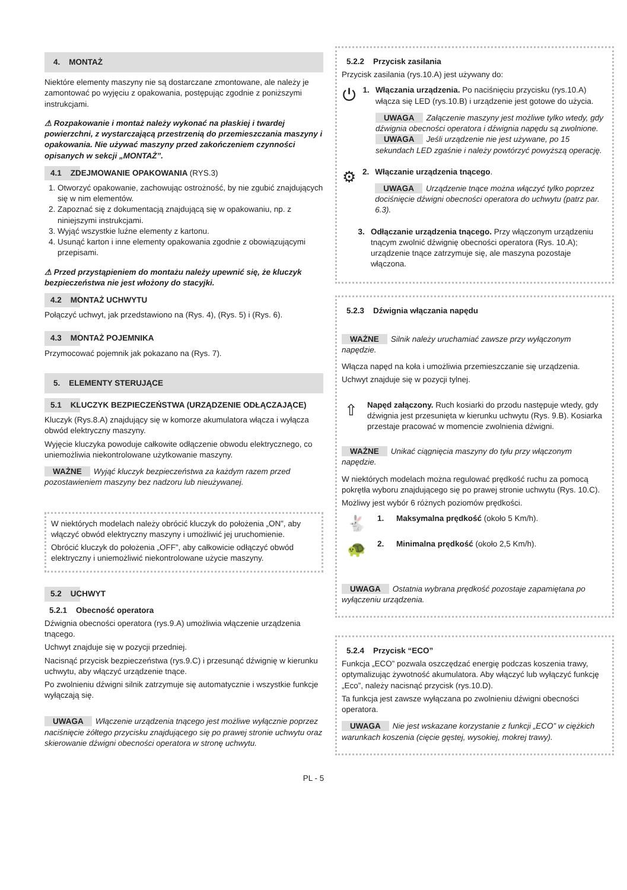4. MONTAŻ
Niektóre elementy maszyny nie są dostarczane zmontowane, ale należy je zamontować po wyjęciu z opakowania, postępując zgodnie z poniższymi instrukcjami.
⚠ Rozpakowanie i montaż należy wykonać na płaskiej i twardej powierzchni, z wystarczającą przestrzenią do przemieszczania maszyny i opakowania. Nie używać maszyny przed zakończeniem czynności opisanych w sekcji „MONTAŻ”.
4.1 ZDEJMOWANIE OPAKOWANIA (RYS.3)
1. Otworzyć opakowanie, zachowując ostrożność, by nie zgubić znajdujących się w nim elementów.
2. Zapoznać się z dokumentacją znajdującą się w opakowaniu, np. z niniejszymi instrukcjami.
3. Wyjąć wszystkie luźne elementy z kartonu.
4. Usunąć karton i inne elementy opakowania zgodnie z obowiązującymi przepisami.
⚠ Przed przystąpieniem do montażu należy upewnić się, że kluczyk bezpieczeństwa nie jest włożony do stacyjki.
4.2 MONTAŻ UCHWYTU
Połączyć uchwyt, jak przedstawiono na (Rys. 4), (Rys. 5) i (Rys. 6).
4.3 MONTAŻ POJEMNIKA
Przymocować pojemnik jak pokazano na (Rys. 7).
5. ELEMENTY STERUJĄCE
5.1 KLUCZYK BEZPIECZEŃSTWA (URZĄDZENIE ODŁĄCZAJĄCE)
Kluczyk (Rys.8.A) znajdujący się w komorze akumulatora włącza i wyłącza obwód elektryczny maszyny.
Wyjęcie kluczyka powoduje całkowite odłączenie obwodu elektrycznego, co uniemożliwia niekontrolowane użytkowanie maszyny.
WAŻNE Wyjąć kluczyk bezpieczeństwa za każdym razem przed pozostawieniem maszyny bez nadzoru lub nieużywanej.
W niektórych modelach należy obrócić kluczyk do położenia „ON”, aby włączyć obwód elektryczny maszyny i umożliwić jej uruchomienie.
Obrócić kluczyk do położenia „OFF”, aby całkowicie odłączyć obwód elektryczny i uniemożliwić niekontrolowane użycie maszyny.
5.2 UCHWYT
5.2.1 Obecność operatora
Dźwignia obecności operatora (rys.9.A) umożliwia włączenie urządzenia tnącego.
Uchwyt znajduje się w pozycji przedniej.
Nacisnąć przycisk bezpieczeństwa (rys.9.C) i przesunąć dźwignię w kierunku uchwytu, aby włączyć urządzenie tnące.
Po zwolnieniu dźwigni silnik zatrzymuje się automatycznie i wszystkie funkcje wyłączają się.
UWAGA Włączenie urządzenia tnącego jest możliwe wyłącznie poprzez naciśnięcie żółtego przycisku znajdującego się po prawej stronie uchwytu oraz skierowanie dźwigni obecności operatora w stronę uchwytu.
5.2.2 Przycisk zasilania
Przycisk zasilania (rys.10.A) jest używany do:
⏻
1. Włączania urządzenia. Po naciśnięciu przycisku (rys.10.A) włącza się LED (rys.10.B) i urządzenie jest gotowe do użycia.
UWAGA Załączenie maszyny jest możliwe tylko wtedy, gdy dźwignia obecności operatora i dźwignia napędu są zwolnione.
UWAGA Jeśli urządzenie nie jest używane, po 15 sekundach LED zgaśnie i należy powtórzyć powyższą operację.
⚙
2. Włączanie urządzenia tnącego.
UWAGA Urządzenie tnące można włączyć tylko poprzez dociśnięcie dźwigni obecności operatora do uchwytu (patrz par. 6.3).
3. Odłączanie urządzenia tnącego. Przy włączonym urządzeniu tnącym zwolnić dźwignię obecności operatora (Rys. 10.A); urządzenie tnące zatrzymuje się, ale maszyna pozostaje włączona.
5.2.3 Dźwignia włączania napędu
WAŻNE Silnik należy uruchamiać zawsze przy wyłączonym napędzie.
Włącza napęd na koła i umożliwia przemieszczanie się urządzenia.
Uchwyt znajduje się w pozycji tylnej.
⇧
Napęd załączony. Ruch kosiarki do przodu następuje wtedy, gdy dźwignia jest przesunięta w kierunku uchwytu (Rys. 9.B). Kosiarka przestaje pracować w momencie zwolnienia dźwigni.
WAŻNE Unikać ciągnięcia maszyny do tyłu przy włączonym napędzie.
W niektórych modelach można regulować prędkość ruchu za pomocą pokrętła wyboru znajdującego się po prawej stronie uchwytu (Rys. 10.C).
Możliwy jest wybór 6 różnych poziomów prędkości.
🐇
1. Maksymalna prędkość (około 5 Km/h).
🐢
2. Minimalna prędkość (około 2,5 Km/h).
UWAGA Ostatnia wybrana prędkość pozostaje zapamiętana po wyłączeniu urządzenia.
5.2.4 Przycisk “ECO”
Funkcja „ECO” pozwala oszczędzać energię podczas koszenia trawy, optymalizując żywotność akumulatora. Aby włączyć lub wyłączyć funkcję „Eco”, należy nacisnąć przycisk (rys.10.D).
Ta funkcja jest zawsze wyłączana po zwolnieniu dźwigni obecności operatora.
UWAGA Nie jest wskazane korzystanie z funkcji „ECO” w ciężkich warunkach koszenia (cięcie gęstej, wysokiej, mokrej trawy).
PL - 5